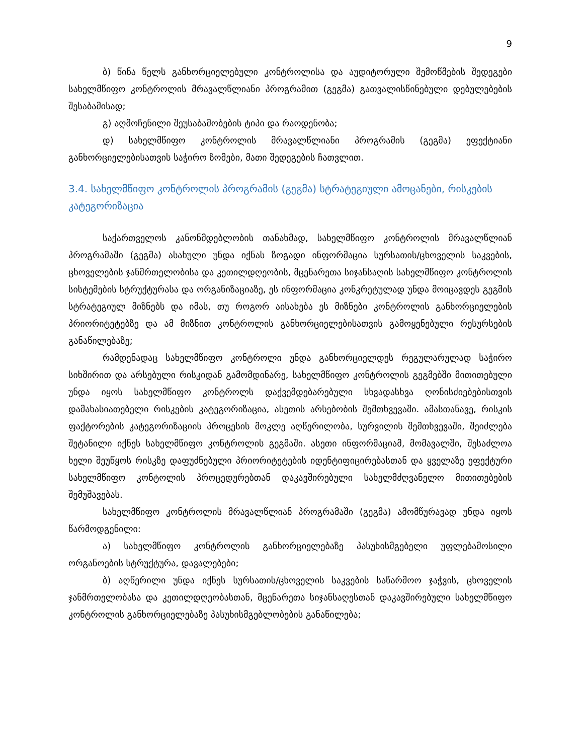9
ბ) წინა წელს განხორციელებული კონტროლისა და აუდიტორული შემოწმების შედეგები სახელმწიფო კონტროლის მრავალწლიანი პროგრამით (გეგმა) გათვალისწინებული დებულებების შესაბამისად;
გ) აღმოჩენილი შეუსაბამობების ტიპი და რაოდენობა;
დ) სახელმწიფო კონტროლის მრავალწლიანი პროგრამის (გეგმა) ეფექტიანი განხორციელებისათვის საჭირო ზომები, მათი შედეგების ჩათვლით.
3.4. სახელმწიფო კონტროლის პროგრამის (გეგმა) სტრატეგიული ამოცანები, რისკების კატეგორიზაცია
საქართველოს კანონმდებლობის თანახმად, სახელმწიფო კონტროლის მრავალწლიან პროგრამაში (გეგმა) ასახული უნდა იქნას ზოგადი ინფორმაცია სურსათის/ცხოველის საკვების, ცხოველების ჯანმრთელობისა და კეთილდღეობის, მცენარეთა სიჯანსაღის სახელმწიფო კონტროლის სისტემების სტრუქტურასა და ორგანიზაციაზე, ეს ინფორმაცია კონკრეტულად უნდა მოიცავდეს გეგმის სტრატეგიულ მიზნებს და იმას, თუ როგორ აისახება ეს მიზნები კონტროლის განხორციელების პრიორიტეტებზე და ამ მიზნით კონტროლის განხორციელებისათვის გამოყენებული რესურსების განაწილებაზე;
რამდენადაც სახელმწიფო კონტროლი უნდა განხორციელდეს რეგულარულად საჭირო სიხშირით და არსებული რისკიდან გამომდინარე, სახელმწიფო კონტროლის გეგმებში მითითებული უნდა იყოს სახელმწიფო კონტროლს დაქვემდებარებული სხვადასხვა ღონისძიებებისთვის დამახასიათებელი რისკების კატეგორიზაცია, ასეთის არსებობის შემთხვევაში. ამასთანავე, რისკის ფაქტორების კატეგორიზაციის პროცესის მოკლე აღწერილობა, სურვილის შემთხვევაში, შეიძლება შეტანილი იქნეს სახელმწიფო კონტროლის გეგმაში. ასეთი ინფორმაციამ, მომავალში, შესაძლოა ხელი შეუწყოს რისკზე დაფუძნებული პრიორიტეტების იდენტიფიცირებასთან და ყველაზე ეფექტური სახელმწიფო კონტოლის პროცედურებთან დაკავშირებული სახელმძღვანელო მითითებების შემუშავებას.
სახელმწიფო კონტროლის მრავალწლიან პროგრამაში (გეგმა) ამომწურავად უნდა იყოს წარმოდგენილი:
ა) სახელმწიფო კონტროლის განხორციელებაზე პასუხისმგებელი უფლებამოსილი ორგანოების სტრუქტურა, დავალებები;
ბ) აღწერილი უნდა იქნეს სურსათის/ცხოველის საკვების საწარმოო ჯაჭვის, ცხოველის ჯანმრთელობასა და კეთილდღეობასთან, მცენარეთა სიჯანსაღესთან დაკავშირებული სახელმწიფო კონტროლის განხორციელებაზე პასუხისმგებლობების განაწილება;